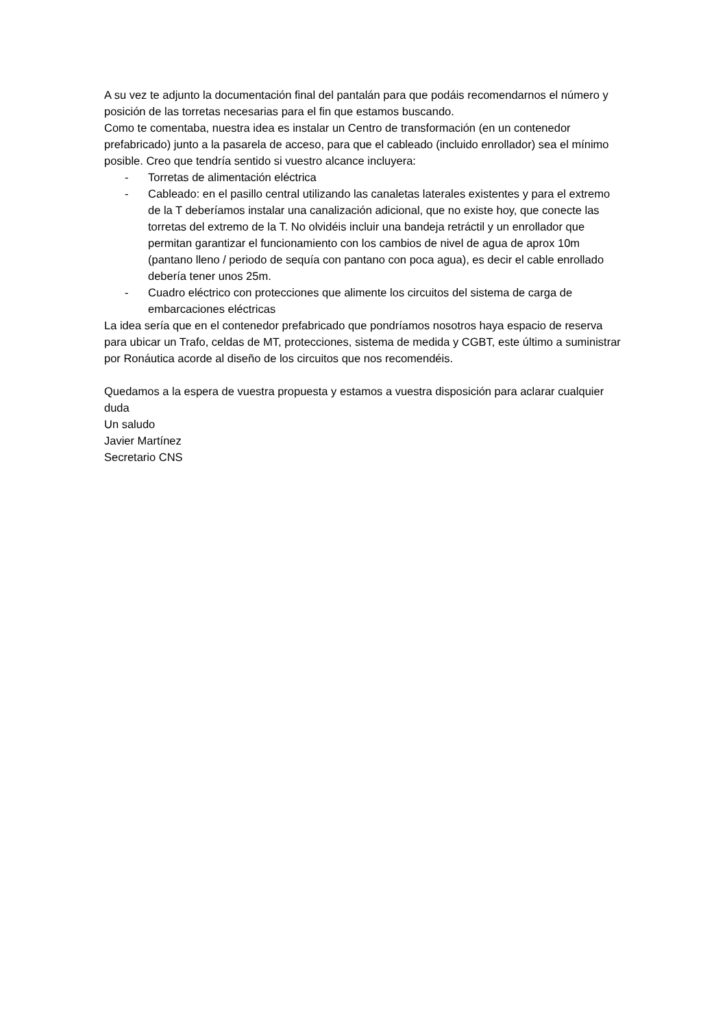A su vez te adjunto la documentación final del pantalán para que podáis recomendarnos el número y posición de las torretas necesarias para el fin que estamos buscando.
Como te comentaba, nuestra idea es instalar un Centro de transformación (en un contenedor prefabricado) junto a la pasarela de acceso, para que el cableado (incluido enrollador) sea el mínimo posible. Creo que tendría sentido si vuestro alcance incluyera:
- Torretas de alimentación eléctrica
- Cableado: en el pasillo central utilizando las canaletas laterales existentes y para el extremo de la T deberíamos instalar una canalización adicional, que no existe hoy, que conecte las torretas del extremo de la T. No olvidéis incluir una bandeja retráctil y un enrollador que permitan garantizar el funcionamiento con los cambios de nivel de agua de aprox 10m (pantano lleno / periodo de sequía con pantano con poca agua), es decir el cable enrollado debería tener unos 25m.
- Cuadro eléctrico con protecciones que alimente los circuitos del sistema de carga de embarcaciones eléctricas
La idea sería que en el contenedor prefabricado que pondríamos nosotros haya espacio de reserva para ubicar un Trafo, celdas de MT, protecciones, sistema de medida y CGBT, este último a suministrar por Ronáutica acorde al diseño de los circuitos que nos recomendéis.
Quedamos a la espera de vuestra propuesta y estamos a vuestra disposición para aclarar cualquier duda
Un saludo
Javier Martínez
Secretario CNS